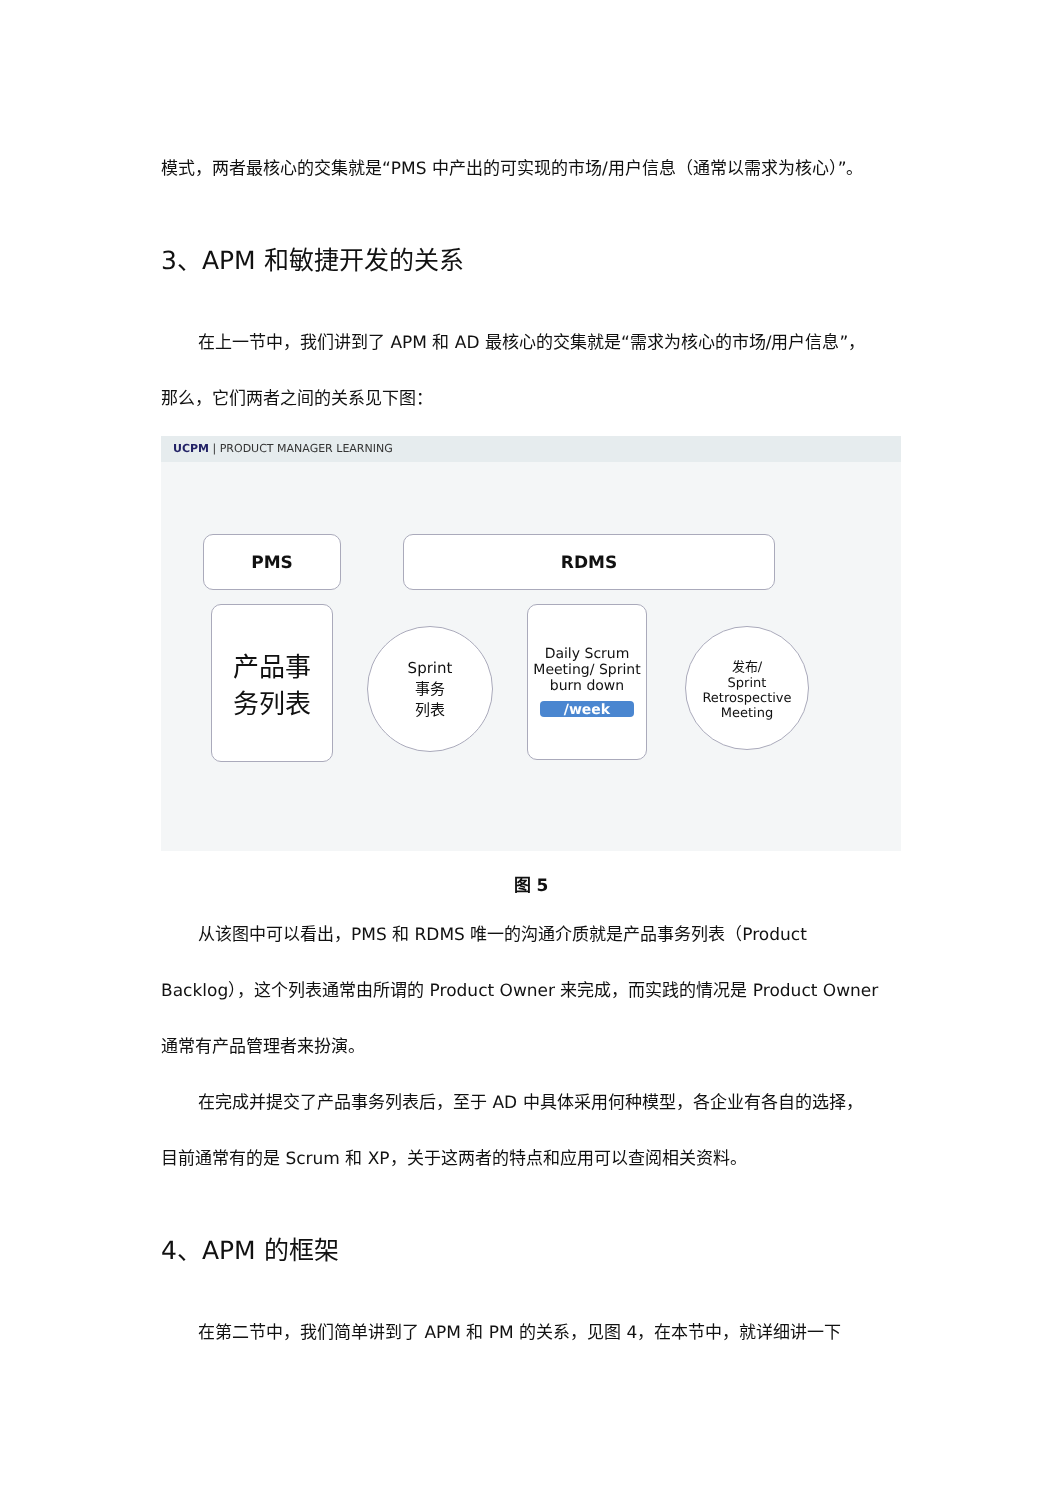模式，两者最核心的交集就是“PMS 中产出的可实现的市场/用户信息（通常以需求为核心）”。
3、APM 和敏捷开发的关系
在上一节中，我们讲到了 APM 和 AD 最核心的交集就是“需求为核心的市场/用户信息”，
那么，它们两者之间的关系见下图：
UCPM | PRODUCT MANAGER LEARNING
PMS RDMS
产品事
务列表
Sprint
事务
列表
Daily Scrum Meeting/ Sprint burn down
/week
发布/
Sprint
Retrospective Meeting
图 5
从该图中可以看出，PMS 和 RDMS 唯一的沟通介质就是产品事务列表（Product
Backlog），这个列表通常由所谓的 Product Owner 来完成，而实践的情况是 Product Owner
通常有产品管理者来扮演。
在完成并提交了产品事务列表后，至于 AD 中具体采用何种模型，各企业有各自的选择，
目前通常有的是 Scrum 和 XP，关于这两者的特点和应用可以查阅相关资料。
4、APM 的框架
在第二节中，我们简单讲到了 APM 和 PM 的关系，见图 4，在本节中，就详细讲一下